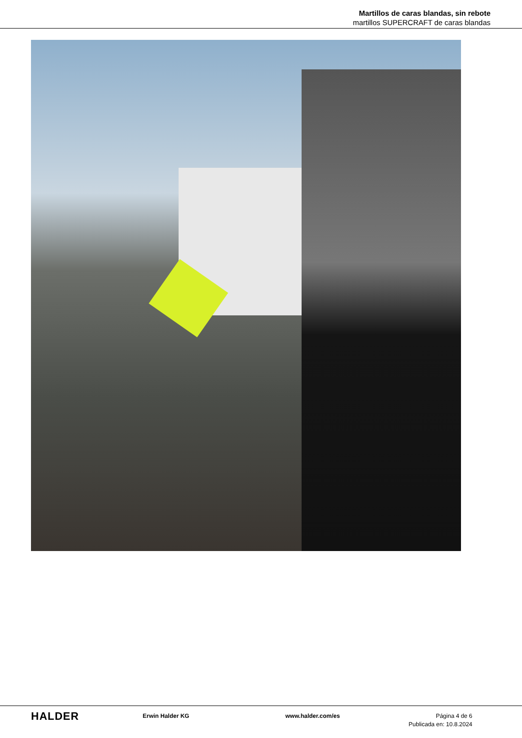Martillos de caras blandas, sin rebote
martillos SUPERCRAFT de caras blandas
HALDER
Erwin Halder KG www.halder.com/es Página 4 de 6
Publicada en: 10.8.2024